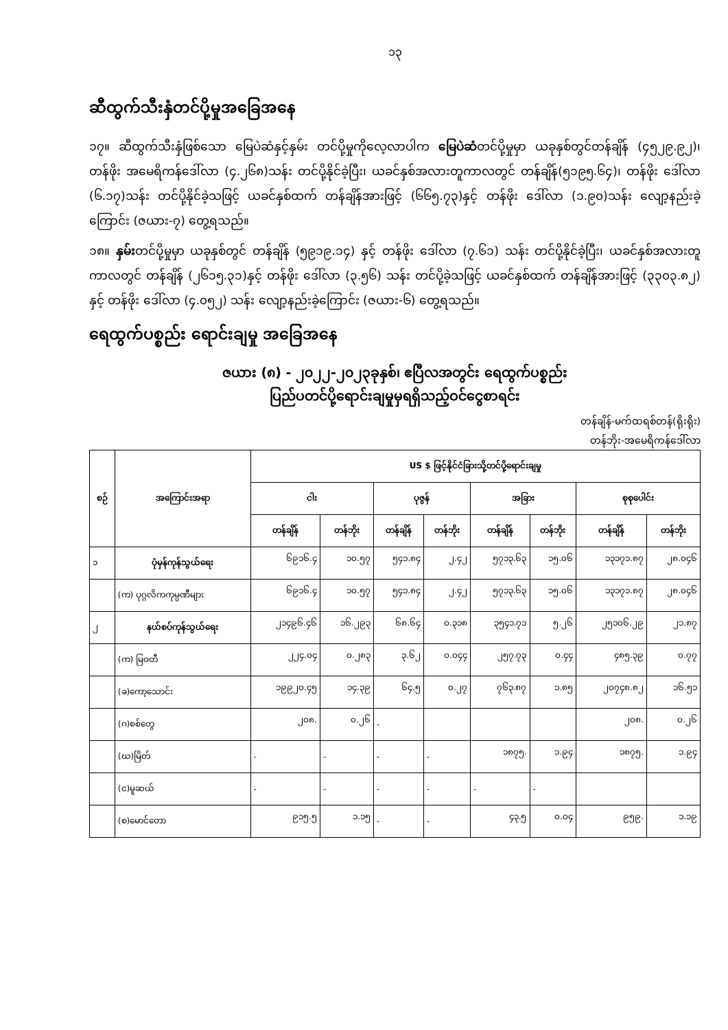၁၃
ဆီထွက်သီးနှံတင်ပို့မှုအခြေအနေ
၁၇။ ဆီထွက်သီးနှံဖြစ်သော မြေပဲဆံနှင့်နှမ်း တင်ပို့မှုကိုလေ့လာပါက မြေပဲဆံတင်ပို့မှုမှာ ယခုနှစ်တွင်တန်ချိန် (၄၅၂၉.၉၂)၊ တန်ဖိုး အမေရိကန်ဒေါ်လာ (၄.၂၆၈)သန်း တင်ပို့နိုင်ခဲ့ပြီး၊ ယခင်နှစ်အလားတူကာလတွင် တန်ချိန်(၅၁၉၅.၆၄)၊ တန်ဖိုး ဒေါ်လာ (၆.၁၇)သန်း တင်ပို့နိုင်ခဲ့သဖြင့် ယခင်နှစ်ထက် တန်ချိန်အားဖြင့် (၆၆၅.၇၃)နှင့် တန်ဖိုး ဒေါ်လာ (၁.၉၀)သန်း လျော့နည်းခဲ့ကြောင်း (ဇယား-၇) တွေ့ရသည်။
၁၈။ နှမ်းတင်ပို့မှုမှာ ယခုနှစ်တွင် တန်ချိန် (၅၉၁၉.၁၄) နှင့် တန်ဖိုး ဒေါ်လာ (၇.၆၁) သန်း တင်ပို့နိုင်ခဲ့ပြီး၊ ယခင်နှစ်အလားတူကာလတွင် တန်ချိန် (၂၆၁၅.၃၁)နှင့် တန်ဖိုး ဒေါ်လာ (၃.၅၆) သန်း တင်ပို့ခဲ့သဖြင့် ယခင်နှစ်ထက် တန်ချိန်အားဖြင့် (၃၃၀၃.၈၂) နှင့် တန်ဖိုး ဒေါ်လာ (၄.၀၅၂) သန်း လျော့နည်းခဲ့ကြောင်း (ဇယား-၆) တွေ့ရသည်။
ရေထွက်ပစ္စည်း ရောင်းချမှု အခြေအနေ
ဇယား (၈) - ၂၀၂၂-၂၀၂၃ခုနှစ်၊ ဧပြီလအတွင်း ရေထွက်ပစ္စည်း
ပြည်ပတင်ပို့ရောင်းချမှုမှရရှိသည့်ဝင်ငွေစာရင်း
တန်ချိန်-မက်ထရစ်တန်(ရိုးရိုး)
တန်ဘိုး-အမေရိကန်ဒေါ်လာ
| စဉ် | အကြောင်းအရာ | US $ ဖြင့်နိုင်ငံခြားသို့တင်ပို့ရောင်းချမှု | | | | | | | |
| --- | --- | --- | --- | --- | --- | --- | --- | --- | --- |
| | | ငါး | | ပုဇွန် | | အခြား | | စုစုပေါင်း | |
| | | တန်ချိန် | တန်ဘိုး | တန်ချိန် | တန်ဘိုး | တန်ချိန် | တန်ဘိုး | တန်ချိန် | တန်ဘိုး |
| ၁ | ပုံမှန်ကုန်သွယ်ရေး | ၆၉၁၆.၄ | ၁၀.၅၇ | ၅၄၁.၈၄ | ၂.၄၂ | ၅၇၁၃.၆၃ | ၁၅.၀၆ | ၁၃၁၇၁.၈၇ | ၂၈.၀၄၆ |
| | (က) ပုဂ္ဂလိကကုမ္ပဏီများ | ၆၉၁၆.၄ | ၁၀.၅၇ | ၅၄၁.၈၄ | ၂.၄၂ | ၅၇၁၃.၆၃ | ၁၅.၀၆ | ၁၃၁၇၁.၈၇ | ၂၈.၀၄၆ |
| ၂ | နယ်စပ်ကုန်သွယ်ရေး | ၂၁၄၉၆.၄၆ | ၁၆.၂၉၃ | ၆၈.၆၄ | ၀.၃၁၈ | ၃၅၄၁.၇၁ | ၅.၂၆ | ၂၅၁၀၆.၂၉ | ၂၁.၈၇ |
| | (က) မြဝတီ | ၂၂၄.၀၄ | ၀.၂၈၃ | ၃.၆၂ | ၀.၀၄၄ | ၂၅၇.၇၃ | ၀.၄၄ | ၄၈၅.၃၉ | ၀.၇၇ |
| | (ခ)ကော့သောင်း | ၁၉၉၂၀.၄၅ | ၁၄.၃၉ | ၆၄.၅ | ၀.၂၇ | ၇၆၃.၈၇ | ၁.၈၅ | ၂၀၇၄၈.၈၂ | ၁၆.၅၁ |
| | (ဂ)စစ်တွေ | ၂၀၈. | ၀.၂၆ | - | | | | ၂၀၈. | ၀.၂၆ |
| | (ဃ)မြိတ် | - | - | - | - | ၁၈၇၅. | ၁.၉၄ | ၁၈၇၅. | ၁.၉၄ |
| | (င)မူဆယ် | - | - | - | - | - | - | | |
| | (စ)မောင်တော | ၉၁၅.၅ | ၁.၁၅ | - | - | ၄၃.၅ | ၀.၀၄ | ၉၅၉. | ၁.၁၉ |